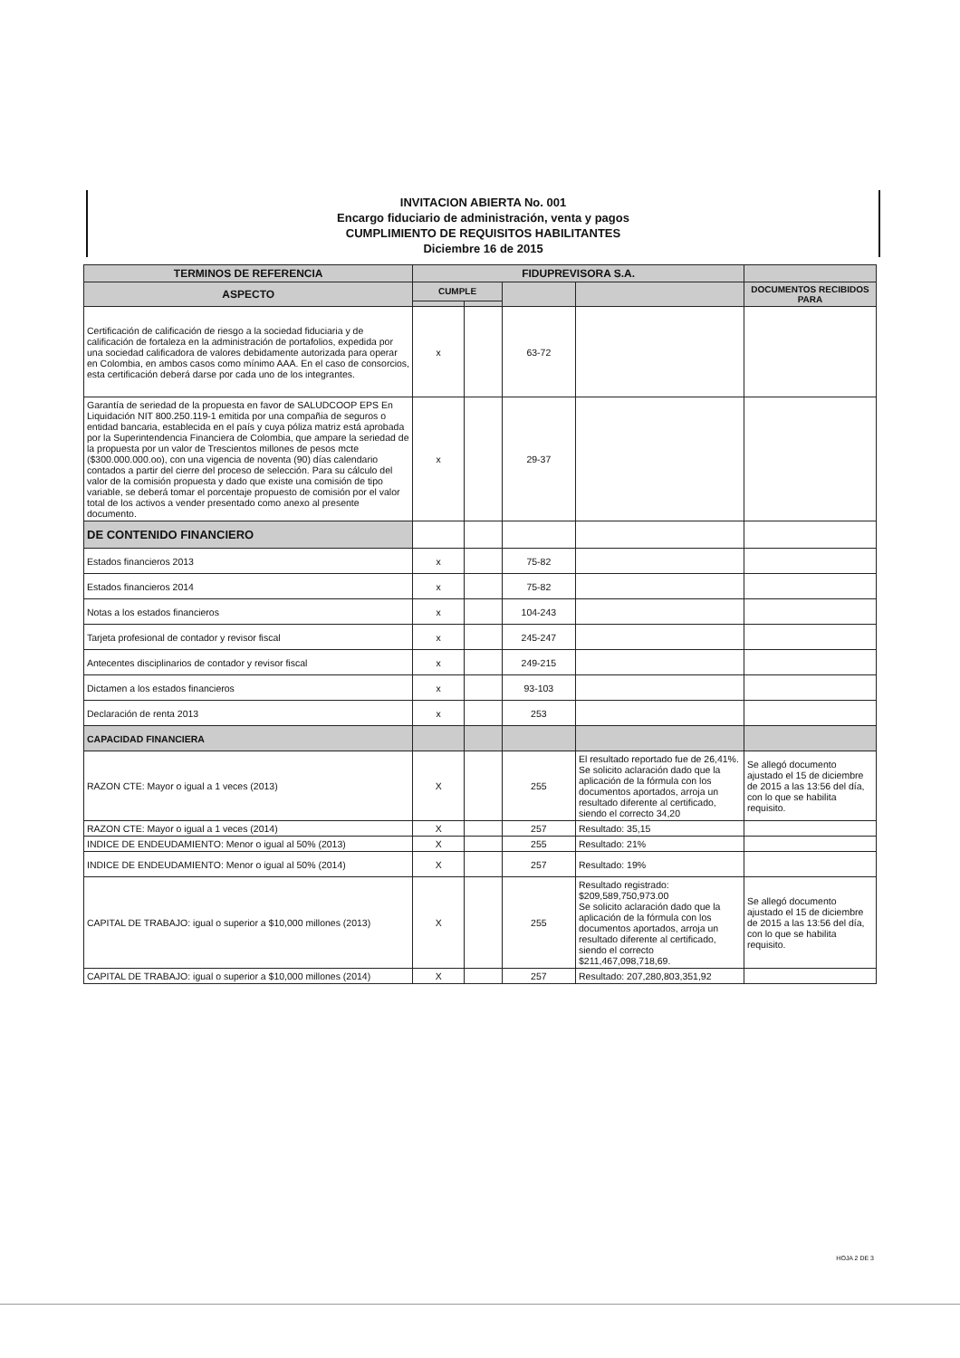INVITACION ABIERTA No. 001
Encargo fiduciario de administración, venta y pagos
CUMPLIMIENTO DE REQUISITOS HABILITANTES
Diciembre 16 de 2015
| TERMINOS DE REFERENCIA | FIDUPREVISORA S.A. | | | | |
| --- | --- | --- | --- | --- | --- |
| ASPECTO | CUMPLE | | | | DOCUMENTOS RECIBIDOS PARA |
| Certificación de calificación de riesgo a la sociedad fiduciaria y de calificación de fortaleza en la administración de portafolios, expedida por una sociedad calificadora de valores debidamente autorizada para operar en Colombia, en ambos casos como mínimo AAA. En el caso de consorcios, esta certificación deberá darse por cada uno de los integrantes. | x | | 63-72 | | |
| Garantía de seriedad de la propuesta en favor de SALUDCOOP EPS En Liquidación NIT 800.250.119-1 emitida por una compañia de seguros o entidad bancaria, establecida en el país y cuya póliza matriz está aprobada por la Superintendencia Financiera de Colombia, que ampare la seriedad de la propuesta por un valor de Trescientos millones de pesos mcte ($300.000.000.oo), con una vigencia de noventa (90) días calendario contados a partir del cierre del proceso de selección. Para su cálculo del valor de la comisión propuesta y dado que existe una comisión de tipo variable, se deberá tomar el porcentaje propuesto de comisión por el valor total de los activos a vender presentado como anexo al presente documento. | x | | 29-37 | | |
| DE CONTENIDO FINANCIERO | | | | | |
| Estados financieros 2013 | x | | 75-82 | | |
| Estados financieros 2014 | x | | 75-82 | | |
| Notas a los estados financieros | x | | 104-243 | | |
| Tarjeta profesional de contador y revisor fiscal | x | | 245-247 | | |
| Antecentes disciplinarios de contador y revisor fiscal | x | | 249-215 | | |
| Dictamen a los estados financieros | x | | 93-103 | | |
| Declaración de renta 2013 | x | | 253 | | |
| CAPACIDAD FINANCIERA | | | | | |
| RAZON CTE: Mayor o igual a 1 veces (2013) | X | | 255 | El resultado reportado fue de 26,41%. Se solicito aclaración dado que la aplicación de la fórmula con los documentos aportados, arroja un resultado diferente al certificado, siendo el correcto 34,20 | Se allegó documento ajustado el 15 de diciembre de 2015 a las 13:56 del día, con lo que se habilita requisito. |
| RAZON CTE: Mayor o igual a 1 veces (2014) | X | | 257 | Resultado: 35,15 | |
| INDICE DE ENDEUDAMIENTO: Menor o igual al 50% (2013) | X | | 255 | Resultado: 21% | |
| INDICE DE ENDEUDAMIENTO: Menor o igual al 50% (2014) | X | | 257 | Resultado: 19% | |
| CAPITAL DE TRABAJO: igual o superior a $10,000 millones (2013) | X | | 255 | Resultado registrado: $209,589,750,973.00 Se solicito aclaración dado que la aplicación de la fórmula con los documentos aportados, arroja un resultado diferente al certificado, siendo el correcto $211,467,098,718,69. | Se allegó documento ajustado el 15 de diciembre de 2015 a las 13:56 del día, con lo que se habilita requisito. |
| CAPITAL DE TRABAJO: igual o superior a $10,000 millones (2014) | X | | 257 | Resultado: 207,280,803,351,92 | |
HOJA 2 DE 3